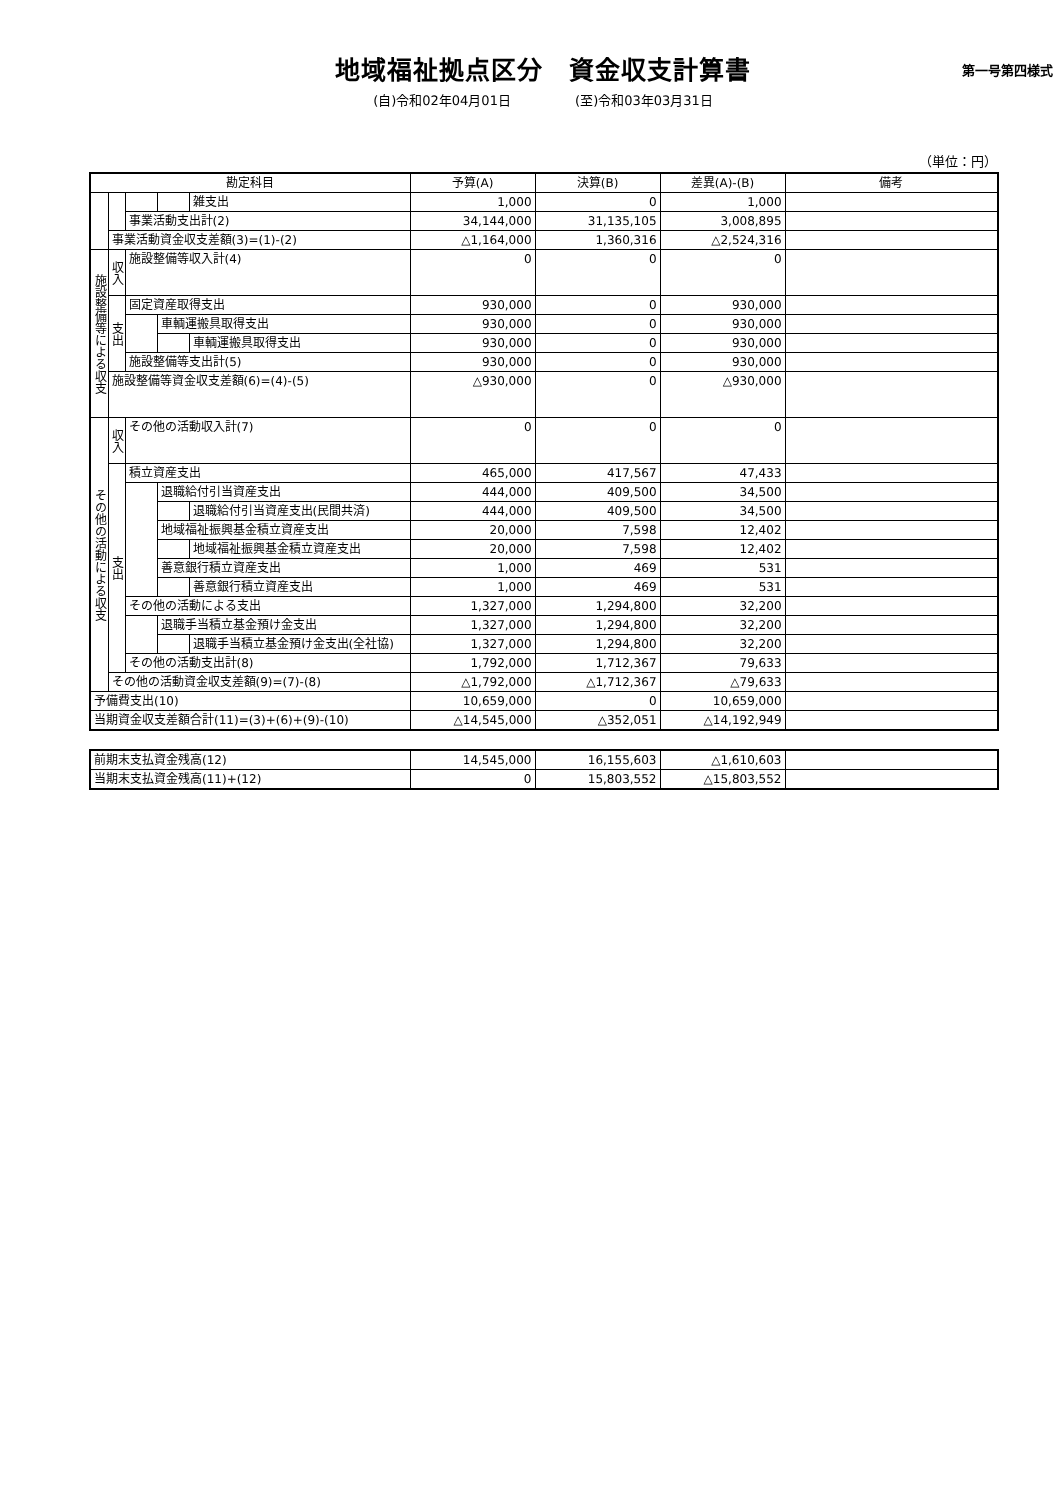地域福祉拠点区分　資金収支計算書
第一号第四様式
(自)令和02年04月01日 (至)令和03年03月31日
（単位：円）
| 勘定科目 | | | | | 予算(A) | 決算(B) | 差異(A)-(B) | 備考 |
| --- | --- | --- | --- | --- | --- | --- | --- | --- |
| | | | | 雑支出 | 1,000 | 0 | 1,000 | |
| | | 事業活動支出計(2) | | | 34,144,000 | 31,135,105 | 3,008,895 | |
| | 事業活動資金収支差額(3)=(1)-(2) | | | | △1,164,000 | 1,360,316 | △2,524,316 | |
| 施設整備等による収支 | 収入 | 施設整備等収入計(4) | | | 0 | 0 | 0 | |
| | 支出 | 固定資産取得支出 | | | 930,000 | 0 | 930,000 | |
| | | | 車輌運搬具取得支出 | | 930,000 | 0 | 930,000 | |
| | | | | 車輌運搬具取得支出 | 930,000 | 0 | 930,000 | |
| | | 施設整備等支出計(5) | | | 930,000 | 0 | 930,000 | |
| | 施設整備等資金収支差額(6)=(4)-(5) | | | | △930,000 | 0 | △930,000 | |
| その他の活動による収支 | 収入 | その他の活動収入計(7) | | | 0 | 0 | 0 | |
| | 支出 | 積立資産支出 | | | 465,000 | 417,567 | 47,433 | |
| | | | 退職給付引当資産支出 | | 444,000 | 409,500 | 34,500 | |
| | | | | 退職給付引当資産支出(民間共済) | 444,000 | 409,500 | 34,500 | |
| | | | 地域福祉振興基金積立資産支出 | | 20,000 | 7,598 | 12,402 | |
| | | | | 地域福祉振興基金積立資産支出 | 20,000 | 7,598 | 12,402 | |
| | | | 善意銀行積立資産支出 | | 1,000 | 469 | 531 | |
| | | | | 善意銀行積立資産支出 | 1,000 | 469 | 531 | |
| | | その他の活動による支出 | | | 1,327,000 | 1,294,800 | 32,200 | |
| | | | 退職手当積立基金預け金支出 | | 1,327,000 | 1,294,800 | 32,200 | |
| | | | | 退職手当積立基金預け金支出(全社協) | 1,327,000 | 1,294,800 | 32,200 | |
| | | その他の活動支出計(8) | | | 1,792,000 | 1,712,367 | 79,633 | |
| | その他の活動資金収支差額(9)=(7)-(8) | | | | △1,792,000 | △1,712,367 | △79,633 | |
| 予備費支出(10) | | | | | 10,659,000 | 0 | 10,659,000 | |
| 当期資金収支差額合計(11)=(3)+(6)+(9)-(10) | | | | | △14,545,000 | △352,051 | △14,192,949 | |
| 前期末支払資金残高(12) | 14,545,000 | 16,155,603 | △1,610,603 | |
| 当期末支払資金残高(11)+(12) | 0 | 15,803,552 | △15,803,552 | |